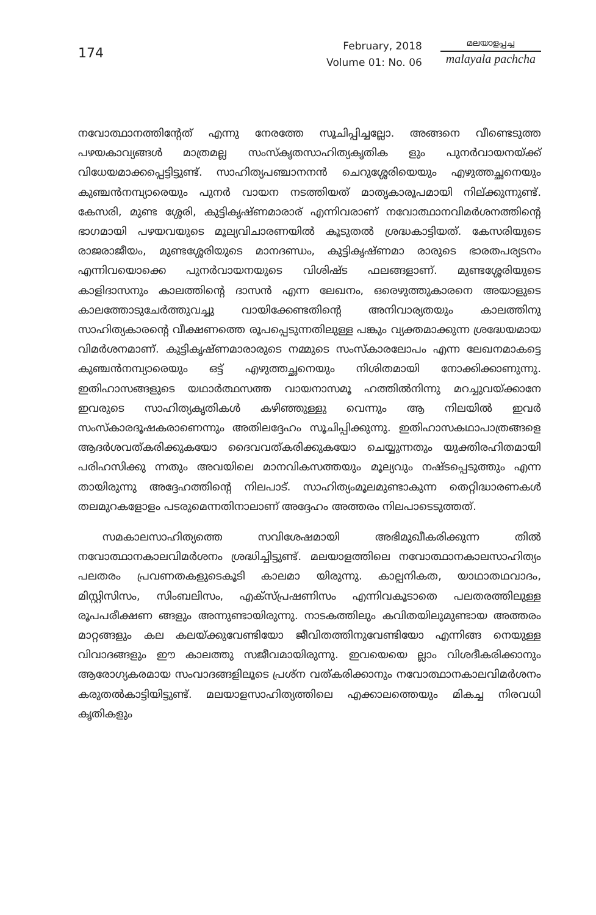174
February, 2018
Volume 01: No. 06
മലയാളപ്പച്ച
malayala pachcha
നവോത്ഥാനത്തിന്റേത് എന്നു നേരത്തേ സൂചിപ്പിച്ചല്ലോ. അങ്ങനെ വീണ്ടെടുത്ത പഴയകാവ്യങ്ങൾ മാത്രമല്ല സംസ്കൃതസാഹിത്യകൃതിക ളും പുനർവായനയ്ക്ക് വിധേയമാക്കപ്പെട്ടിട്ടുണ്ട്. സാഹിത്യപഞ്ചാനനൻ ചെറുശ്ശേരിയെയും എഴുത്തച്ഛനെയും കുഞ്ചൻനമ്പ്യാരെയും പുനർ വായന നടത്തിയത് മാതൃകാരൂപമായി നില്ക്കുന്നുണ്ട്. കേസരി, മുണ്ട ശ്ശേരി, കുട്ടികൃഷ്ണമാരാര് എന്നിവരാണ് നവോത്ഥാനവിമർശനത്തിന്റെ ഭാഗമായി പഴയവയുടെ മൂല്യവിചാരണയിൽ കൂടുതൽ ശ്രദ്ധകാട്ടിയത്. കേസരിയുടെ രാജരാജീയം, മുണ്ടശ്ശേരിയുടെ മാനദണ്ഡം, കുട്ടികൃഷ്ണമാ രാരുടെ ഭാരതപര്യടനം എന്നിവയൊക്കെ പുനർവായനയുടെ വിശിഷ്ട ഫലങ്ങളാണ്. മുണ്ടശ്ശേരിയുടെ കാളിദാസനും കാലത്തിന്റെ ദാസൻ എന്ന ലേഖനം, ഒരെഴുത്തുകാരനെ അയാളുടെ കാലത്തോടുചേർത്തുവച്ചു വായിക്കേണ്ടതിന്റെ അനിവാര്യതയും കാലത്തിനു സാഹിത്യകാരന്റെ വീക്ഷണത്തെ രൂപപ്പെടുന്നതിലുള്ള പങ്കും വ്യക്തമാക്കുന്ന ശ്രദ്ധേയമായ വിമർശനമാണ്. കുട്ടികൃഷ്ണമാരാരുടെ നമ്മുടെ സംസ്കാരലോപം എന്ന ലേഖനമാകട്ടെ കുഞ്ചൻനമ്പ്യാരെയും ഒട്ട് എഴുത്തച്ഛനെയും നിശിതമായി നോക്കിക്കാണുന്നു. ഇതിഹാസങ്ങളുടെ യഥാർത്ഥസത്ത വായനാസമൂ ഹത്തിൽനിന്നു മറച്ചുവയ്ക്കാനേ ഇവരുടെ സാഹിത്യകൃതികൾ കഴിഞ്ഞുള്ളു വെന്നും ആ നിലയിൽ ഇവർ സംസ്കാരദൂഷകരാണെന്നും അതിലദ്ദേഹം സൂചിപ്പിക്കുന്നു. ഇതിഹാസകഥാപാത്രങ്ങളെ ആദർശവത്കരിക്കുകയോ ദൈവവത്കരിക്കുകയോ ചെയ്യുന്നതും യുക്തിരഹിതമായി പരിഹസിക്കു ന്നതും അവയിലെ മാനവികസത്തയും മൂല്യവും നഷ്ടപ്പെടുത്തും എന്ന തായിരുന്നു അദ്ദേഹത്തിന്റെ നിലപാട്. സാഹിത്യംമൂലമുണ്ടാകുന്ന തെറ്റിദ്ധാരണകൾ തലമുറകളോളം പടരുമെന്നതിനാലാണ് അദ്ദേഹം അത്തരം നിലപാടെടുത്തത്.
സമകാലസാഹിത്യത്തെ സവിശേഷമായി അഭിമുഖീകരിക്കുന്ന തിൽ നവോത്ഥാനകാലവിമർശനം ശ്രദ്ധിച്ചിട്ടുണ്ട്. മലയാളത്തിലെ നവോത്ഥാനകാലസാഹിത്യം പലതരം പ്രവണതകളുടെകൂടി കാലമാ യിരുന്നു. കാല്പനികത, യാഥാതഥവാദം, മിസ്റ്റിസിസം, സിംബലിസം, എക്സ്പ്രഷണിസം എന്നിവകൂടാതെ പലതരത്തിലുള്ള രൂപപരീക്ഷണ ങ്ങളും അന്നുണ്ടായിരുന്നു. നാടകത്തിലും കവിതയിലുമുണ്ടായ അത്തരം മാറ്റങ്ങളും കല കലയ്ക്കുവേണ്ടിയോ ജീവിതത്തിനുവേണ്ടിയോ എന്നിങ്ങ നെയുള്ള വിവാദങ്ങളും ഈ കാലത്തു സജീവമായിരുന്നു. ഇവയെയെ ല്ലാം വിശദീകരിക്കാനും ആരോഗ്യകരമായ സംവാദങ്ങളിലൂടെ പ്രശ്ന വത്കരിക്കാനും നവോത്ഥാനകാലവിമർശനം കരുതൽകാട്ടിയിട്ടുണ്ട്. മലയാളസാഹിത്യത്തിലെ എക്കാലത്തെയും മികച്ച നിരവധി കൃതികളും